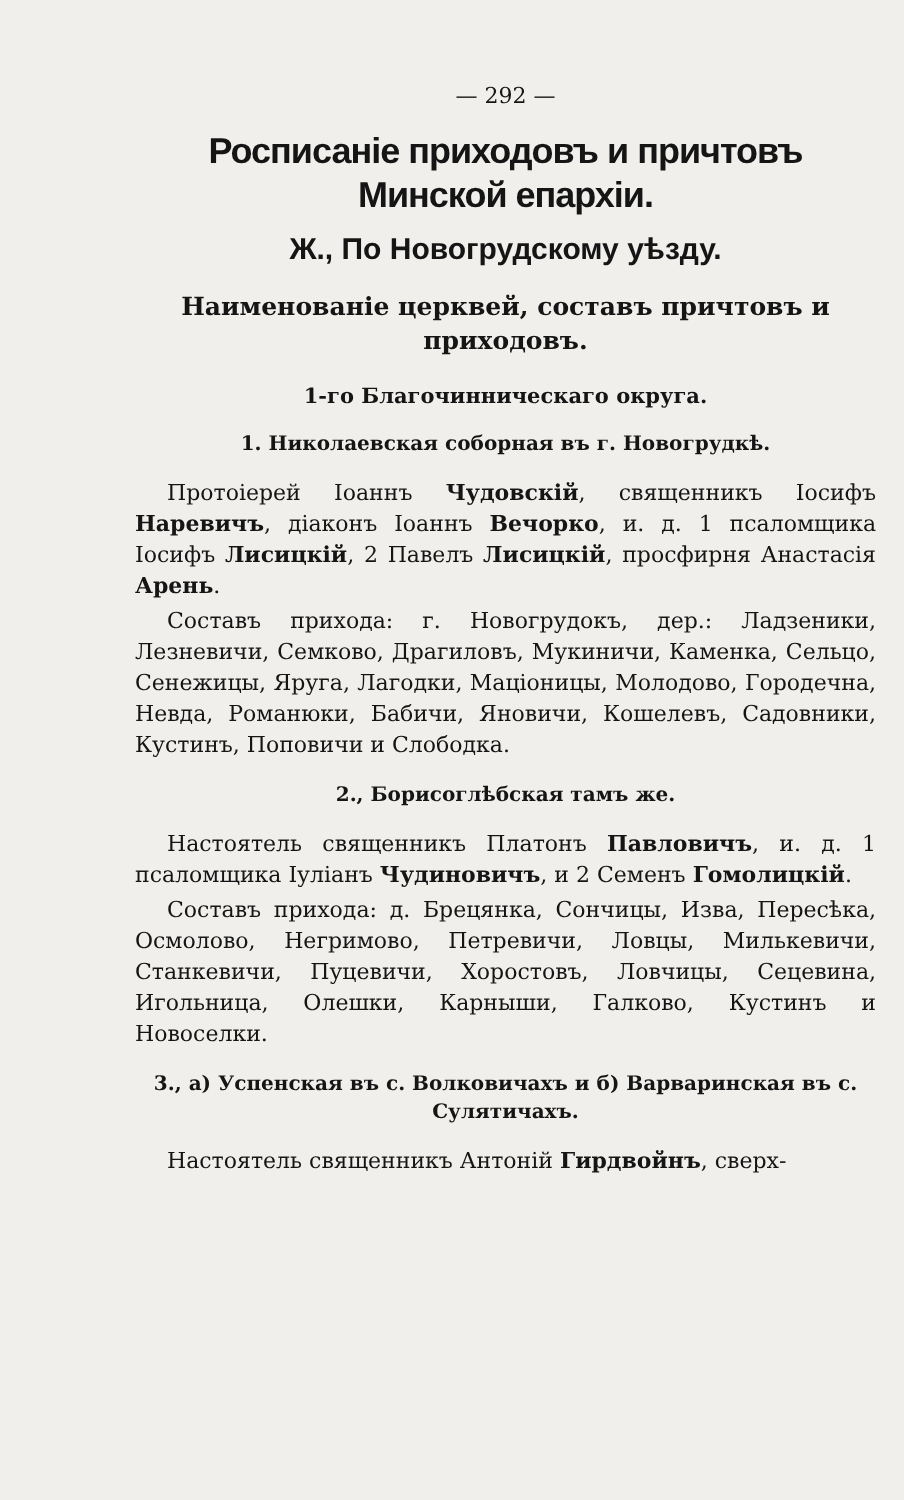— 292 —
Росписаніе приходовъ и причтовъ Минской епархіи.
Ж., По Новогрудскому уѣзду.
Наименованіе церквей, составъ причтовъ и приходовъ.
1-го Благочинническаго округа.
1. Николаевская соборная въ г. Новогрудкѣ.
Протоіерей Іоаннъ Чудовскій, священникъ Іосифъ Наревичъ, діаконъ Іоаннъ Вечорко, и. д. 1 псаломщика Іосифъ Лисицкій, 2 Павелъ Лисицкій, просфирня Анастасія Арень.
Составъ прихода: г. Новогрудокъ, дер.: Ладзеники, Лезневичи, Семково, Драгиловъ, Мукиничи, Каменка, Сельцо, Сенежицы, Яруга, Лагодки, Маціоницы, Молодово, Городечна, Невда, Романюки, Бабичи, Яновичи, Кошелевъ, Садовники, Кустинъ, Поповичи и Слободка.
2., Борисоглѣбская тамъ же.
Настоятель священникъ Платонъ Павловичъ, и. д. 1 псаломщика Іуліанъ Чудиновичъ, и 2 Семенъ Гомолицкій.
Составъ прихода: д. Брецянка, Сончицы, Изва, Пересѣка, Осмолово, Негримово, Петревичи, Ловцы, Милькевичи, Станкевичи, Пуцевичи, Хоростовъ, Ловчицы, Сецевина, Игольница, Олешки, Карныши, Галково, Кустинъ и Новоселки.
3., а) Успенская въ с. Волковичахъ и б) Варваринская въ с. Сулятичахъ.
Настоятель священникъ Антоній Гирдвойнъ, сверх-